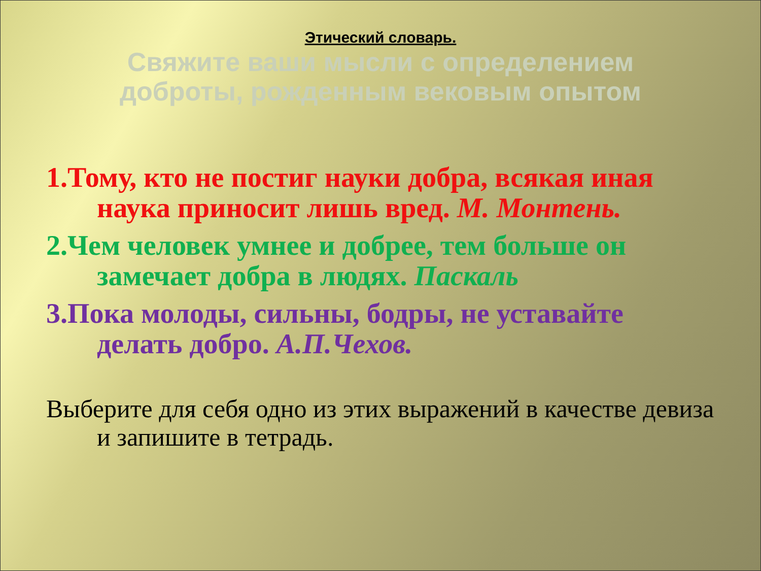Этический словарь.
Свяжите ваши мысли с определением
доброты, рожденным вековым опытом
1.Тому, кто не постиг науки добра, всякая иная наука приносит лишь вред. М. Монтень.
2.Чем человек умнее и добрее, тем больше он замечает добра в людях. Паскаль
3.Пока молоды, сильны, бодры, не уставайте делать добро. А.П.Чехов.
Выберите для себя одно из этих выражений в качестве девиза и запишите в тетрадь.